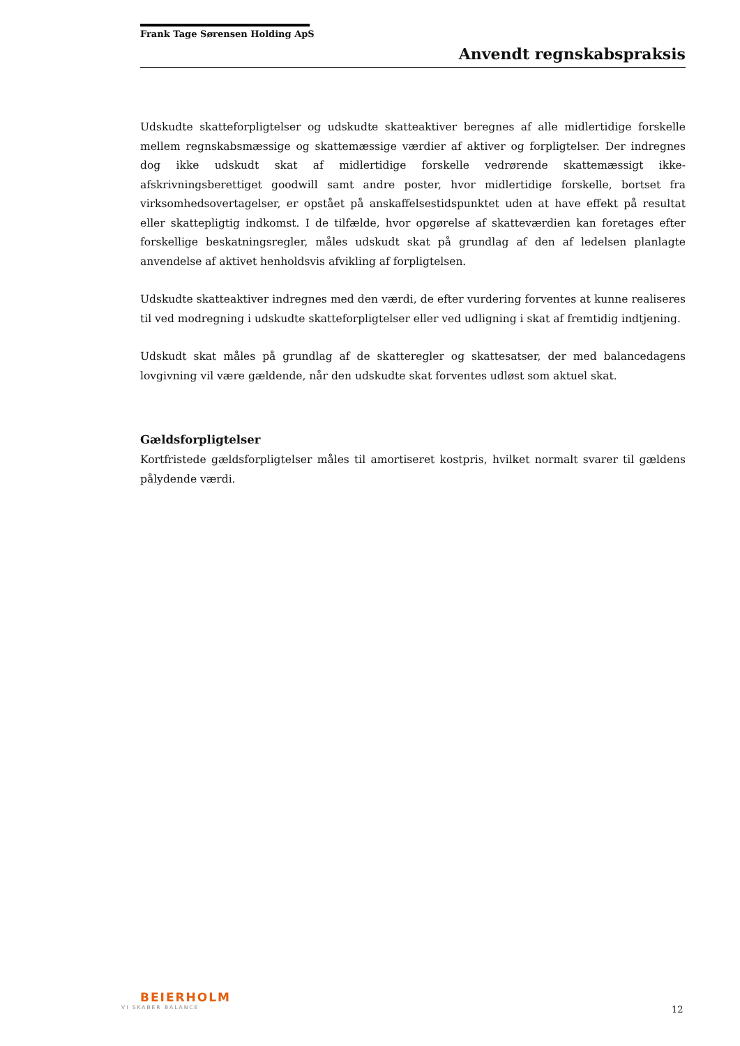Frank Tage Sørensen Holding ApS
Anvendt regnskabspraksis
Udskudte skatteforpligtelser og udskudte skatteaktiver beregnes af alle midlertidige forskelle mellem regnskabsmæssige og skattemæssige værdier af aktiver og forpligtelser. Der indregnes dog ikke udskudt skat af midlertidige forskelle vedrørende skattemæssigt ikke-afskrivningsberettiget goodwill samt andre poster, hvor midlertidige forskelle, bortset fra virksomhedsovertagelser, er opstået på anskaffelsestidspunktet uden at have effekt på resultat eller skattepligtig indkomst. I de tilfælde, hvor opgørelse af skatteværdien kan foretages efter forskellige beskatningsregler, måles udskudt skat på grundlag af den af ledelsen planlagte anvendelse af aktivet henholdsvis afvikling af forpligtelsen.
Udskudte skatteaktiver indregnes med den værdi, de efter vurdering forventes at kunne realiseres til ved modregning i udskudte skatteforpligtelser eller ved udligning i skat af fremtidig indtjening.
Udskudt skat måles på grundlag af de skatteregler og skattesatser, der med balancedagens lovgivning vil være gældende, når den udskudte skat forventes udløst som aktuel skat.
Gældsforpligtelser
Kortfristede gældsforpligtelser måles til amortiseret kostpris, hvilket normalt svarer til gældens pålydende værdi.
BEIERHOLM
VI SKABER BALANCE
12